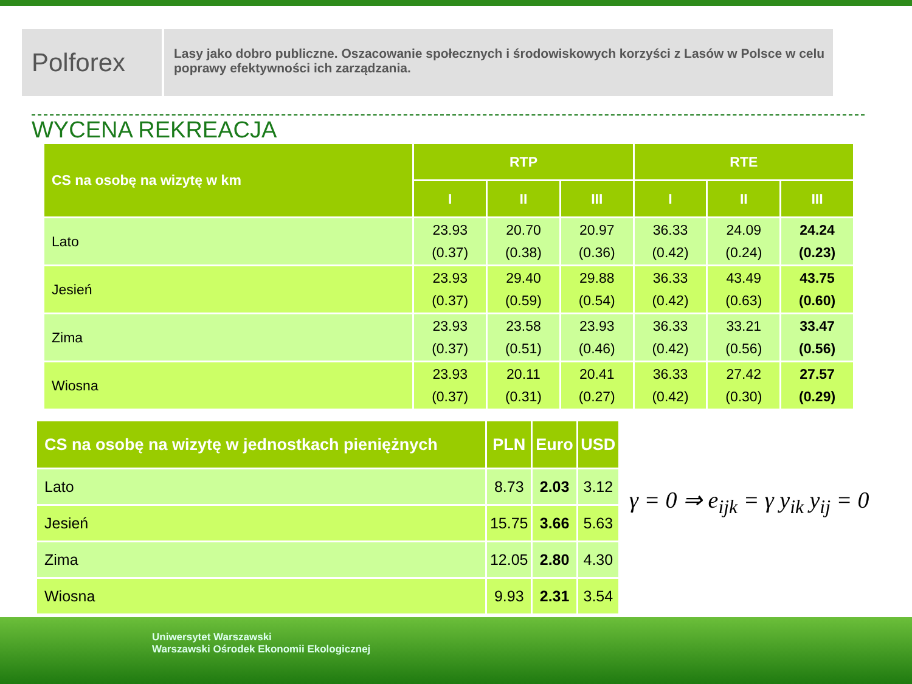Polforex
Lasy jako dobro publiczne. Oszacowanie społecznych i środowiskowych korzyści z Lasów w Polsce w celu poprawy efektywności ich zarządzania.
WYCENA REKREACJA
| CS na osobę na wizytę w km | RTP | | | RTE | | |
| --- | --- | --- | --- | --- | --- | --- |
| | I | II | III | I | II | III |
| Lato | 23.93 (0.37) | 20.70 (0.38) | 20.97 (0.36) | 36.33 (0.42) | 24.09 (0.24) | 24.24 (0.23) |
| Jesień | 23.93 (0.37) | 29.40 (0.59) | 29.88 (0.54) | 36.33 (0.42) | 43.49 (0.63) | 43.75 (0.60) |
| Zima | 23.93 (0.37) | 23.58 (0.51) | 23.93 (0.46) | 36.33 (0.42) | 33.21 (0.56) | 33.47 (0.56) |
| Wiosna | 23.93 (0.37) | 20.11 (0.31) | 20.41 (0.27) | 36.33 (0.42) | 27.42 (0.30) | 27.57 (0.29) |
| CS na osobę na wizytę w jednostkach pieniężnych | PLN | Euro | USD |
| --- | --- | --- | --- |
| Lato | 8.73 | 2.03 | 3.12 |
| Jesień | 15.75 | 3.66 | 5.63 |
| Zima | 12.05 | 2.80 | 4.30 |
| Wiosna | 9.93 | 2.31 | 3.54 |
γ = 0 ⇒ e<sub>ijk</sub> = γ y<sub>ik</sub> y<sub>ij</sub> = 0
Uniwersytet Warszawski
Warszawski Ośrodek Ekonomii Ekologicznej